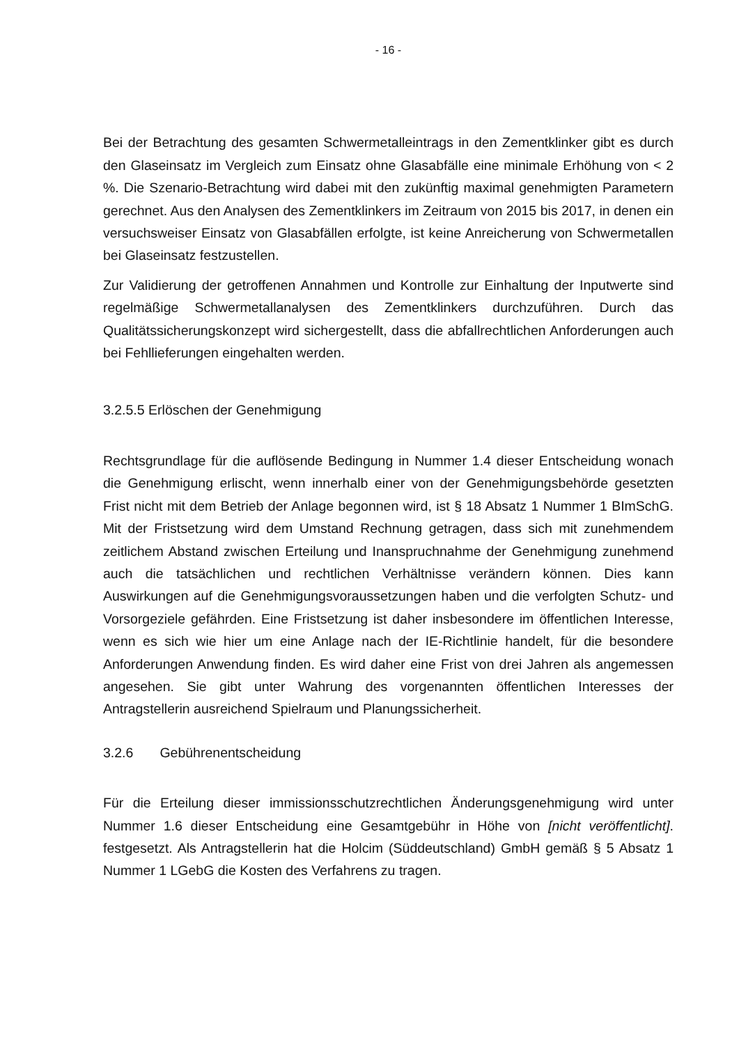- 16 -
Bei der Betrachtung des gesamten Schwermetalleintrags in den Zementklinker gibt es durch den Glaseinsatz im Vergleich zum Einsatz ohne Glasabfälle eine minimale Erhöhung von < 2 %. Die Szenario-Betrachtung wird dabei mit den zukünftig maximal genehmigten Parametern gerechnet. Aus den Analysen des Zementklinkers im Zeitraum von 2015 bis 2017, in denen ein versuchsweiser Einsatz von Glasabfällen erfolgte, ist keine Anreicherung von Schwermetallen bei Glaseinsatz festzustellen.
Zur Validierung der getroffenen Annahmen und Kontrolle zur Einhaltung der Inputwerte sind regelmäßige Schwermetallanalysen des Zementklinkers durchzuführen. Durch das Qualitätssicherungskonzept wird sichergestellt, dass die abfallrechtlichen Anforderungen auch bei Fehllieferungen eingehalten werden.
3.2.5.5 Erlöschen der Genehmigung
Rechtsgrundlage für die auflösende Bedingung in Nummer 1.4 dieser Entscheidung wonach die Genehmigung erlischt, wenn innerhalb einer von der Genehmigungsbehörde gesetzten Frist nicht mit dem Betrieb der Anlage begonnen wird, ist § 18 Absatz 1 Nummer 1 BImSchG. Mit der Fristsetzung wird dem Umstand Rechnung getragen, dass sich mit zunehmendem zeitlichem Abstand zwischen Erteilung und Inanspruchnahme der Genehmigung zunehmend auch die tatsächlichen und rechtlichen Verhältnisse verändern können. Dies kann Auswirkungen auf die Genehmigungsvoraussetzungen haben und die verfolgten Schutz- und Vorsorgeziele gefährden. Eine Fristsetzung ist daher insbesondere im öffentlichen Interesse, wenn es sich wie hier um eine Anlage nach der IE-Richtlinie handelt, für die besondere Anforderungen Anwendung finden. Es wird daher eine Frist von drei Jahren als angemessen angesehen. Sie gibt unter Wahrung des vorgenannten öffentlichen Interesses der Antragstellerin ausreichend Spielraum und Planungssicherheit.
3.2.6 Gebührenentscheidung
Für die Erteilung dieser immissionsschutzrechtlichen Änderungsgenehmigung wird unter Nummer 1.6 dieser Entscheidung eine Gesamtgebühr in Höhe von [nicht veröffentlicht]. festgesetzt. Als Antragstellerin hat die Holcim (Süddeutschland) GmbH gemäß § 5 Absatz 1 Nummer 1 LGebG die Kosten des Verfahrens zu tragen.